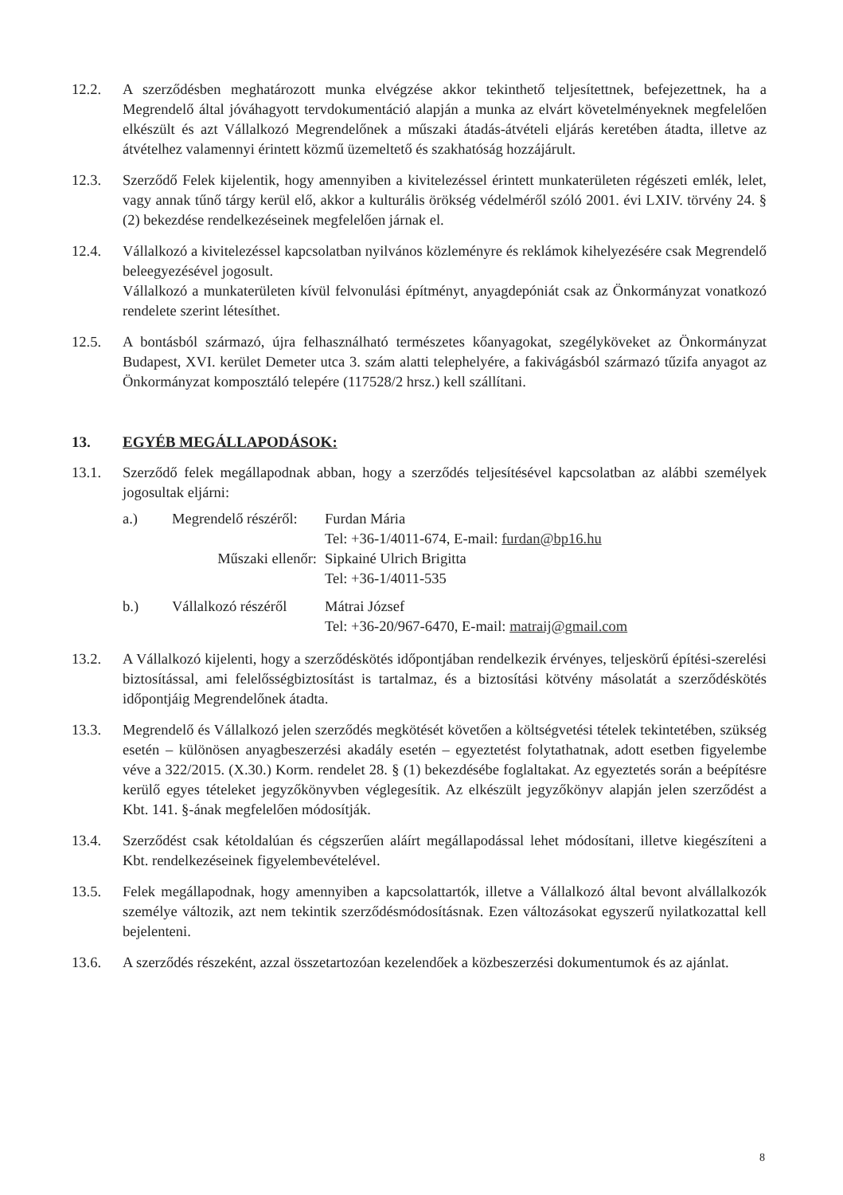12.2. A szerződésben meghatározott munka elvégzése akkor tekinthető teljesítettnek, befejezettnek, ha a Megrendelő által jóváhagyott tervdokumentáció alapján a munka az elvárt követelményeknek megfelelően elkészült és azt Vállalkozó Megrendelőnek a műszaki átadás-átvételi eljárás keretében átadta, illetve az átvételhez valamennyi érintett közmű üzemeltető és szakhatóság hozzájárult.
12.3. Szerződő Felek kijelentik, hogy amennyiben a kivitelezéssel érintett munkaterületen régészeti emlék, lelet, vagy annak tűnő tárgy kerül elő, akkor a kulturális örökség védelméről szóló 2001. évi LXIV. törvény 24. § (2) bekezdése rendelkezéseinek megfelelően járnak el.
12.4. Vállalkozó a kivitelezéssel kapcsolatban nyilvános közleményre és reklámok kihelyezésére csak Megrendelő beleegyezésével jogosult.
Vállalkozó a munkaterületen kívül felvonulási építményt, anyagdepóniát csak az Önkormányzat vonatkozó rendelete szerint létesíthet.
12.5. A bontásból származó, újra felhasználható természetes kőanyagokat, szegélyköveket az Önkormányzat Budapest, XVI. kerület Demeter utca 3. szám alatti telephelyére, a fakivágásból származó tűzifa anyagot az Önkormányzat komposztáló telepére (117528/2 hrsz.) kell szállítani.
13. EGYÉB MEGÁLLAPODÁSOK:
13.1. Szerződő felek megállapodnak abban, hogy a szerződés teljesítésével kapcsolatban az alábbi személyek jogosultak eljárni:
a.)
Megrendelő részéről:
Furdan Mária
Tel: +36-1/4011-674, E-mail: furdan@bp16.hu
Műszaki ellenőr:
Sipkainé Ulrich Brigitta
Tel: +36-1/4011-535
b.)
Vállalkozó részéről
Mátrai József
Tel: +36-20/967-6470, E-mail: matraij@gmail.com
13.2. A Vállalkozó kijelenti, hogy a szerződéskötés időpontjában rendelkezik érvényes, teljeskörű építési-szerelési biztosítással, ami felelősségbiztosítást is tartalmaz, és a biztosítási kötvény másolatát a szerződéskötés időpontjáig Megrendelőnek átadta.
13.3. Megrendelő és Vállalkozó jelen szerződés megkötését követően a költségvetési tételek tekintetében, szükség esetén – különösen anyagbeszerzési akadály esetén – egyeztetést folytathatnak, adott esetben figyelembe véve a 322/2015. (X.30.) Korm. rendelet 28. § (1) bekezdésébe foglaltakat. Az egyeztetés során a beépítésre kerülő egyes tételeket jegyzőkönyvben véglegesítik. Az elkészült jegyzőkönyv alapján jelen szerződést a Kbt. 141. §-ának megfelelően módosítják.
13.4. Szerződést csak kétoldalúan és cégszerűen aláírt megállapodással lehet módosítani, illetve kiegészíteni a Kbt. rendelkezéseinek figyelembevételével.
13.5. Felek megállapodnak, hogy amennyiben a kapcsolattartók, illetve a Vállalkozó által bevont alvállalkozók személye változik, azt nem tekintik szerződésmódosításnak. Ezen változásokat egyszerű nyilatkozattal kell bejelenteni.
13.6. A szerződés részeként, azzal összetartozóan kezelendőek a közbeszerzési dokumentumok és az ajánlat.
8